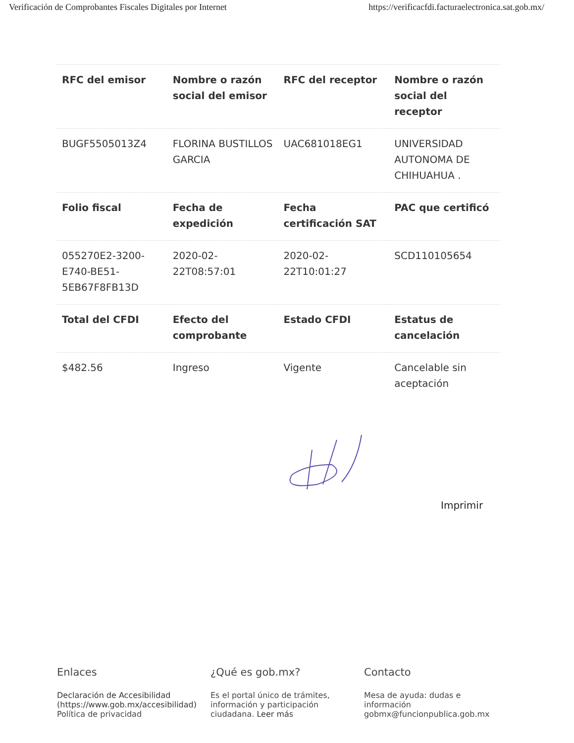Verificación de Comprobantes Fiscales Digitales por Internet https://verificacfdi.facturaelectronica.sat.gob.mx/
| RFC del emisor | Nombre o razón social del emisor | RFC del receptor | Nombre o razón social del receptor |
| --- | --- | --- | --- |
| BUGF5505013Z4 | FLORINA BUSTILLOS GARCIA | UAC681018EG1 | UNIVERSIDAD AUTONOMA DE CHIHUAHUA . |
| Folio fiscal | Fecha de expedición | Fecha certificación SAT | PAC que certificó |
| 055270E2-3200-E740-BE51-5EB67F8FB13D | 2020-02-22T08:57:01 | 2020-02-22T10:01:27 | SCD110105654 |
| Total del CFDI | Efecto del comprobante | Estado CFDI | Estatus de cancelación |
| $482.56 | Ingreso | Vigente | Cancelable sin aceptación |
Imprimir
Enlaces
Declaración de Accesibilidad (https://www.gob.mx/accesibilidad)
Política de privacidad
¿Qué es gob.mx?
Es el portal único de trámites, información y participación ciudadana. Leer más
Contacto
Mesa de ayuda: dudas e información gobmx@funcionpublica.gob.mx